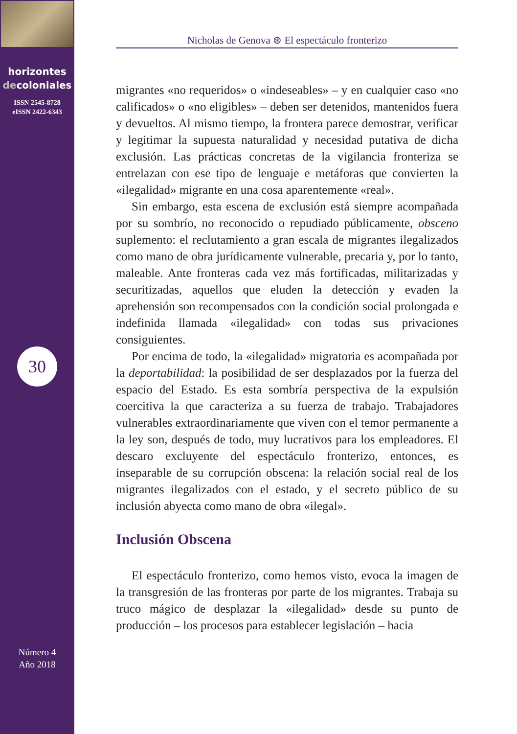horizontes
decoloniales
ISSN 2545-8728
eISSN 2422-6343
30
Número 4
Año 2018
Nicholas de Genova ⊛ El espectáculo fronterizo
migrantes «no requeridos» o «indeseables» – y en cualquier caso «no calificados» o «no eligibles» – deben ser detenidos, mantenidos fuera y devueltos. Al mismo tiempo, la frontera parece demostrar, verificar y legitimar la supuesta naturalidad y necesidad putativa de dicha exclusión. Las prácticas concretas de la vigilancia fronteriza se entrelazan con ese tipo de lenguaje e metáforas que convierten la «ilegalidad» migrante en una cosa aparentemente «real».
Sin embargo, esta escena de exclusión está siempre acompañada por su sombrío, no reconocido o repudiado públicamente, obsceno suplemento: el reclutamiento a gran escala de migrantes ilegalizados como mano de obra jurídicamente vulnerable, precaria y, por lo tanto, maleable. Ante fronteras cada vez más fortificadas, militarizadas y securitizadas, aquellos que eluden la detección y evaden la aprehensión son recompensados con la condición social prolongada e indefinida llamada «ilegalidad» con todas sus privaciones consiguientes.
Por encima de todo, la «ilegalidad» migratoria es acompañada por la deportabilidad: la posibilidad de ser desplazados por la fuerza del espacio del Estado. Es esta sombría perspectiva de la expulsión coercitiva la que caracteriza a su fuerza de trabajo. Trabajadores vulnerables extraordinariamente que viven con el temor permanente a la ley son, después de todo, muy lucrativos para los empleadores. El descaro excluyente del espectáculo fronterizo, entonces, es inseparable de su corrupción obscena: la relación social real de los migrantes ilegalizados con el estado, y el secreto público de su inclusión abyecta como mano de obra «ilegal».
Inclusión Obscena
El espectáculo fronterizo, como hemos visto, evoca la imagen de la transgresión de las fronteras por parte de los migrantes. Trabaja su truco mágico de desplazar la «ilegalidad» desde su punto de producción – los procesos para establecer legislación – hacia